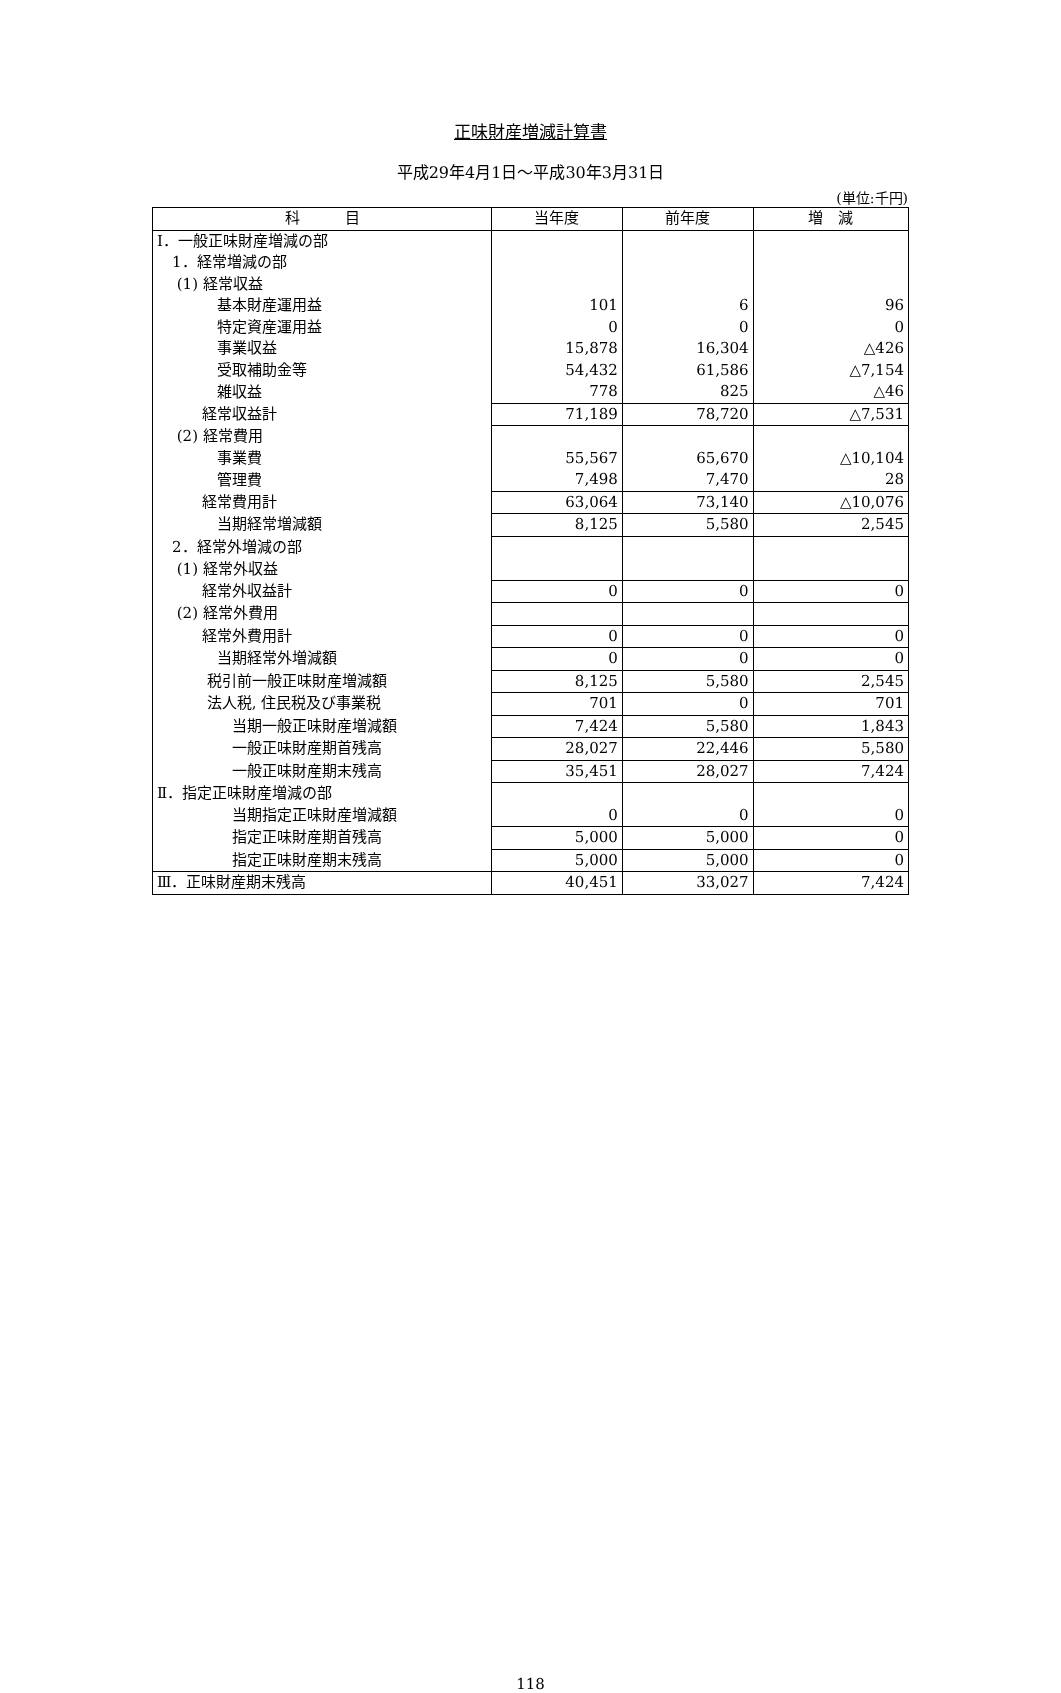正味財産増減計算書
平成29年4月1日～平成30年3月31日
(単位:千円)
| 科 目 | 当年度 | 前年度 | 増 減 |
| --- | --- | --- | --- |
| Ⅰ．一般正味財産増減の部 | | | |
| 1．経常増減の部 | | | |
| (1) 経常収益 | | | |
| 基本財産運用益 | 101 | 6 | 96 |
| 特定資産運用益 | 0 | 0 | 0 |
| 事業収益 | 15,878 | 16,304 | △426 |
| 受取補助金等 | 54,432 | 61,586 | △7,154 |
| 雑収益 | 778 | 825 | △46 |
| 経常収益計 | 71,189 | 78,720 | △7,531 |
| (2) 経常費用 | | | |
| 事業費 | 55,567 | 65,670 | △10,104 |
| 管理費 | 7,498 | 7,470 | 28 |
| 経常費用計 | 63,064 | 73,140 | △10,076 |
| 当期経常増減額 | 8,125 | 5,580 | 2,545 |
| 2．経常外増減の部 | | | |
| (1) 経常外収益 | | | |
| 経常外収益計 | 0 | 0 | 0 |
| (2) 経常外費用 | | | |
| 経常外費用計 | 0 | 0 | 0 |
| 当期経常外増減額 | 0 | 0 | 0 |
| 税引前一般正味財産増減額 | 8,125 | 5,580 | 2,545 |
| 法人税, 住民税及び事業税 | 701 | 0 | 701 |
| 当期一般正味財産増減額 | 7,424 | 5,580 | 1,843 |
| 一般正味財産期首残高 | 28,027 | 22,446 | 5,580 |
| 一般正味財産期末残高 | 35,451 | 28,027 | 7,424 |
| Ⅱ．指定正味財産増減の部 | | | |
| 当期指定正味財産増減額 | 0 | 0 | 0 |
| 指定正味財産期首残高 | 5,000 | 5,000 | 0 |
| 指定正味財産期末残高 | 5,000 | 5,000 | 0 |
| Ⅲ．正味財産期末残高 | 40,451 | 33,027 | 7,424 |
118